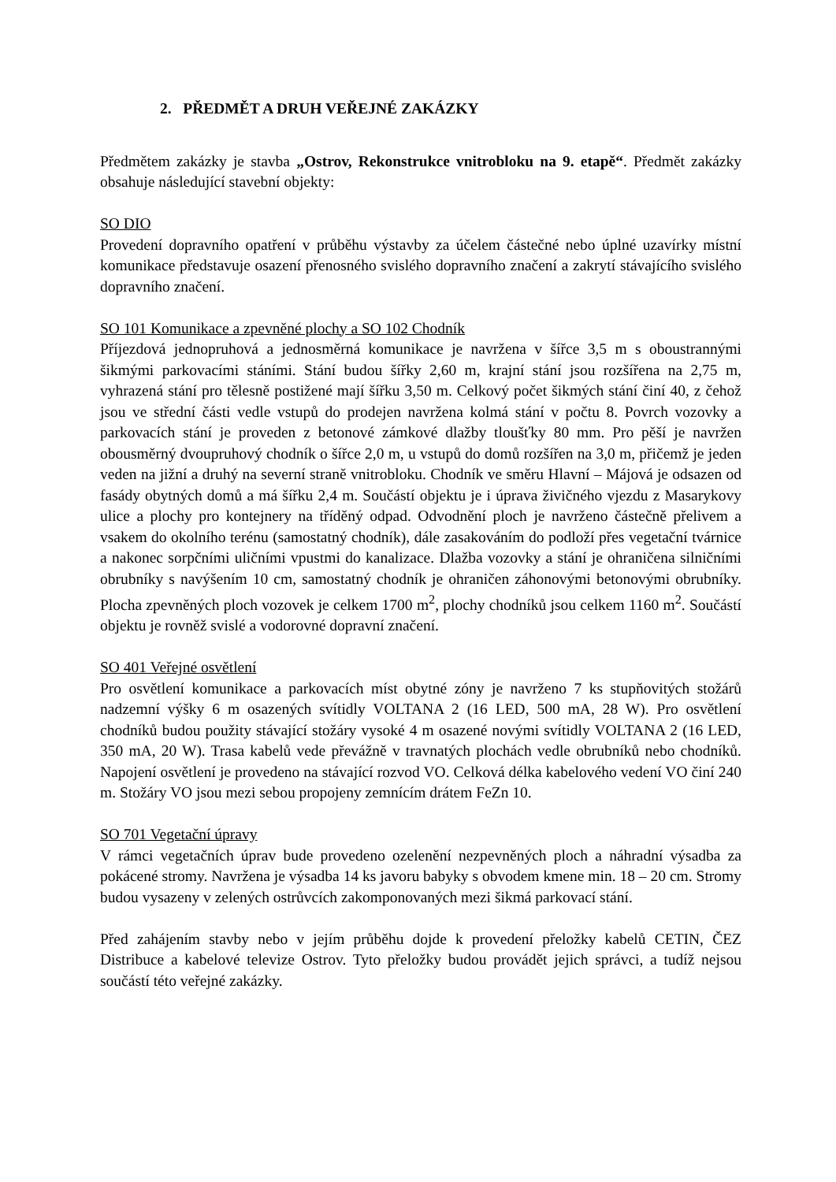2. PŘEDMĚT A DRUH VEŘEJNÉ ZAKÁZKY
Předmětem zakázky je stavba „Ostrov, Rekonstrukce vnitrobloku na 9. etapě“. Předmět zakázky obsahuje následující stavební objekty:
SO DIO
Provedení dopravního opatření v průběhu výstavby za účelem částečné nebo úplné uzavírky místní komunikace představuje osazení přenosného svislého dopravního značení a zakrytí stávajícího svislého dopravního značení.
SO 101 Komunikace a zpevněné plochy a SO 102 Chodník
Příjezdová jednopruhová a jednosměrná komunikace je navržena v šířce 3,5 m s oboustrannými šikmými parkovacími stáními. Stání budou šířky 2,60 m, krajní stání jsou rozšířena na 2,75 m, vyhrazená stání pro tělesně postižené mají šířku 3,50 m. Celkový počet šikmých stání činí 40, z čehož jsou ve střední části vedle vstupů do prodejen navržena kolmá stání v počtu 8. Povrch vozovky a parkovacích stání je proveden z betonové zámkové dlažby tloušťky 80 mm. Pro pěší je navržen obousměrný dvoupruhový chodník o šířce 2,0 m, u vstupů do domů rozšířen na 3,0 m, přičemž je jeden veden na jižní a druhý na severní straně vnitrobloku. Chodník ve směru Hlavní – Májová je odsazen od fasády obytných domů a má šířku 2,4 m. Součástí objektu je i úprava živičného vjezdu z Masarykovy ulice a plochy pro kontejnery na tříděný odpad. Odvodnění ploch je navrženo částečně přelivem a vsakem do okolního terénu (samostatný chodník), dále zasakováním do podloží přes vegetační tvárnice a nakonec sorpčními uličními vpustmi do kanalizace. Dlažba vozovky a stání je ohraničena silničními obrubníky s navýšením 10 cm, samostatný chodník je ohraničen záhonovými betonovými obrubníky. Plocha zpevněných ploch vozovek je celkem 1700 m<sup>2</sup>, plochy chodníků jsou celkem 1160 m<sup>2</sup>. Součástí objektu je rovněž svislé a vodorovné dopravní značení.
SO 401 Veřejné osvětlení
Pro osvětlení komunikace a parkovacích míst obytné zóny je navrženo 7 ks stupňovitých stožárů nadzemní výšky 6 m osazených svítidly VOLTANA 2 (16 LED, 500 mA, 28 W). Pro osvětlení chodníků budou použity stávající stožáry vysoké 4 m osazené novými svítidly VOLTANA 2 (16 LED, 350 mA, 20 W). Trasa kabelů vede převážně v travnatých plochách vedle obrubníků nebo chodníků. Napojení osvětlení je provedeno na stávající rozvod VO. Celková délka kabelového vedení VO činí 240 m. Stožáry VO jsou mezi sebou propojeny zemnícím drátem FeZn 10.
SO 701 Vegetační úpravy
V rámci vegetačních úprav bude provedeno ozelenění nezpevněných ploch a náhradní výsadba za pokácené stromy. Navržena je výsadba 14 ks javoru babyky s obvodem kmene min. 18 – 20 cm. Stromy budou vysazeny v zelených ostrůvcích zakomponovaných mezi šikmá parkovací stání.
Před zahájením stavby nebo v jejím průběhu dojde k provedení přeložky kabelů CETIN, ČEZ Distribuce a kabelové televize Ostrov. Tyto přeložky budou provádět jejich správci, a tudíž nejsou součástí této veřejné zakázky.